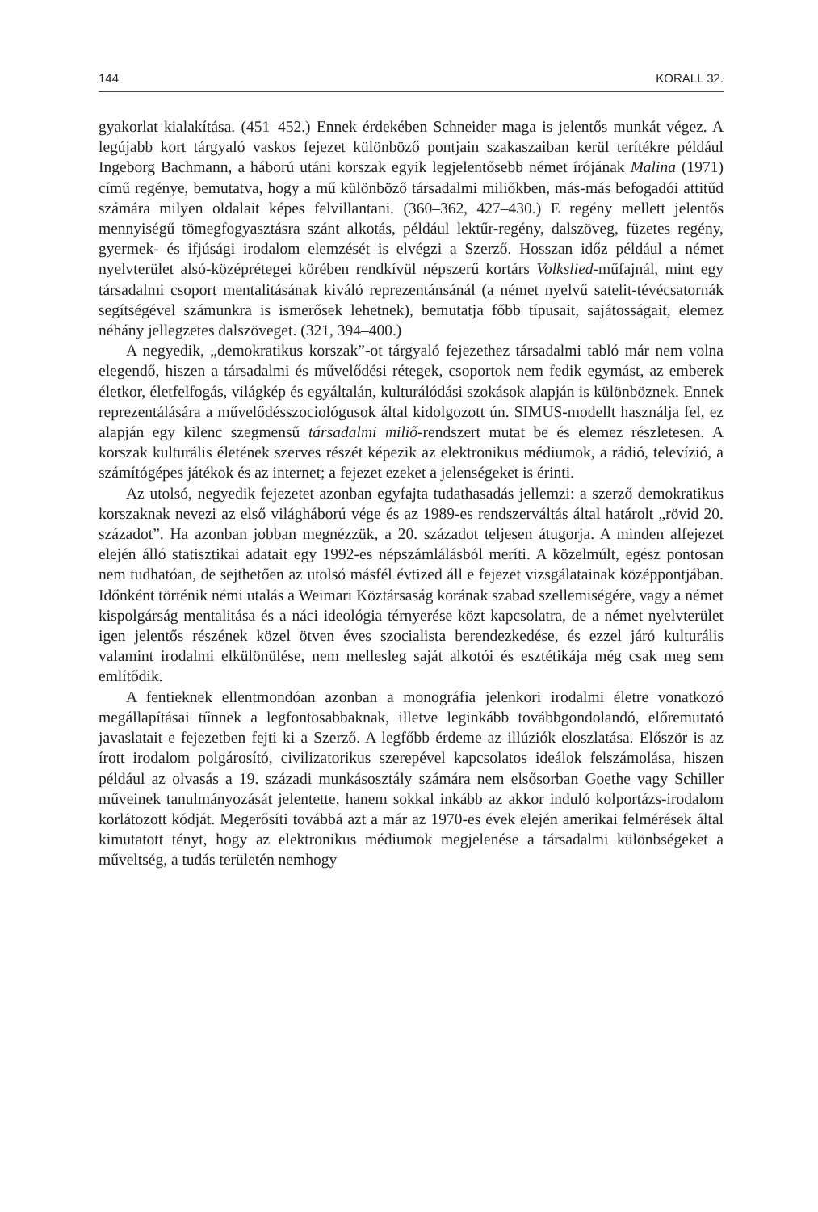144 KORALL 32.
gyakorlat kialakítása. (451–452.) Ennek érdekében Schneider maga is jelentős munkát végez. A legújabb kort tárgyaló vaskos fejezet különböző pontjain szakaszaiban kerül terítékre például Ingeborg Bachmann, a háború utáni korszak egyik legjelentősebb német írójának Malina (1971) című regénye, bemutatva, hogy a mű különböző társadalmi miliőkben, más-más befogadói attitűd számára milyen oldalait képes felvillantani. (360–362, 427–430.) E regény mellett jelentős mennyiségű tömegfogyasztásra szánt alkotás, például lektűr-regény, dalszöveg, füzetes regény, gyermek- és ifjúsági irodalom elemzését is elvégzi a Szerző. Hosszan időz például a német nyelvterület alsó-középrétegei körében rendkívül népszerű kortárs Volkslied-műfajnál, mint egy társadalmi csoport mentalitásának kiváló reprezentánsánál (a német nyelvű satelit-tévécsatornák segítségével számunkra is ismerősek lehetnek), bemutatja főbb típusait, sajátosságait, elemez néhány jellegzetes dalszöveget. (321, 394–400.)
A negyedik, „demokratikus korszak”-ot tárgyaló fejezethez társadalmi tabló már nem volna elegendő, hiszen a társadalmi és művelődési rétegek, csoportok nem fedik egymást, az emberek életkor, életfelfogás, világkép és egyáltalán, kulturálódási szokások alapján is különböznek. Ennek reprezentálására a művelődésszociológusok által kidolgozott ún. SIMUS-modellt használja fel, ez alapján egy kilenc szegmensű társadalmi miliő-rendszert mutat be és elemez részletesen. A korszak kulturális életének szerves részét képezik az elektronikus médiumok, a rádió, televízió, a számítógépes játékok és az internet; a fejezet ezeket a jelenségeket is érinti.
Az utolsó, negyedik fejezetet azonban egyfajta tudathasadás jellemzi: a szerző demokratikus korszaknak nevezi az első világháború vége és az 1989-es rendszerváltás által határolt „rövid 20. századot”. Ha azonban jobban megnézzük, a 20. századot teljesen átugorja. A minden alfejezet elején álló statisztikai adatait egy 1992-es népszámlálásból meríti. A közelmúlt, egész pontosan nem tudhatóan, de sejthetően az utolsó másfél évtized áll e fejezet vizsgálatainak középpontjában. Időnként történik némi utalás a Weimari Köztársaság korának szabad szellemiségére, vagy a német kispolgárság mentalitása és a náci ideológia térnyerése közt kapcsolatra, de a német nyelvterület igen jelentős részének közel ötven éves szocialista berendezkedése, és ezzel járó kulturális valamint irodalmi elkülönülése, nem mellesleg saját alkotói és esztétikája még csak meg sem említődik.
A fentieknek ellentmondóan azonban a monográfia jelenkori irodalmi életre vonatkozó megállapításai tűnnek a legfontosabbaknak, illetve leginkább továbbgondolandó, előremutató javaslatait e fejezetben fejti ki a Szerző. A legfőbb érdeme az illúziók eloszlatása. Először is az írott irodalom polgárosító, civilizatorikus szerepével kapcsolatos ideálok felszámolása, hiszen például az olvasás a 19. századi munkásosztály számára nem elsősorban Goethe vagy Schiller műveinek tanulmányozását jelentette, hanem sokkal inkább az akkor induló kolportázs-irodalom korlátozott kódját. Megerősíti továbbá azt a már az 1970-es évek elején amerikai felmérések által kimutatott tényt, hogy az elektronikus médiumok megjelenése a társadalmi különbségeket a műveltség, a tudás területén nemhogy